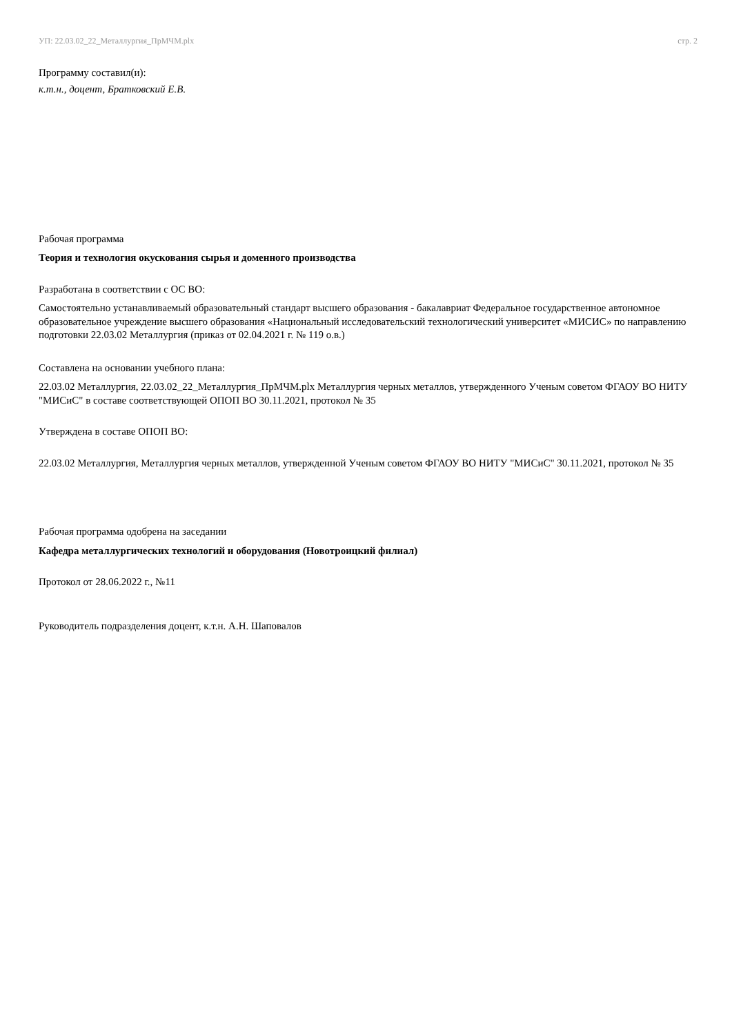УП: 22.03.02_22_Металлургия_ПрМЧМ.plx стр. 2
Программу составил(и):
к.т.н., доцент, Братковский Е.В.
Рабочая программа
Теория и технология окускования сырья и доменного производства
Разработана в соответствии с ОС ВО:
Самостоятельно устанавливаемый образовательный стандарт высшего образования - бакалавриат Федеральное государственное автономное образовательное учреждение высшего образования «Национальный исследовательский технологический университет «МИСИС» по направлению подготовки 22.03.02 Металлургия (приказ от 02.04.2021 г. № 119 о.в.)
Составлена на основании учебного плана:
22.03.02 Металлургия, 22.03.02_22_Металлургия_ПрМЧМ.plx Металлургия черных металлов, утвержденного Ученым советом ФГАОУ ВО НИТУ "МИСиС" в составе соответствующей ОПОП ВО 30.11.2021, протокол № 35
Утверждена в составе ОПОП ВО:
22.03.02 Металлургия, Металлургия черных металлов, утвержденной Ученым советом ФГАОУ ВО НИТУ "МИСиС" 30.11.2021, протокол № 35
Рабочая программа одобрена на заседании
Кафедра металлургических технологий и оборудования (Новотроицкий филиал)
Протокол от 28.06.2022 г., №11
Руководитель подразделения доцент, к.т.н. А.Н. Шаповалов